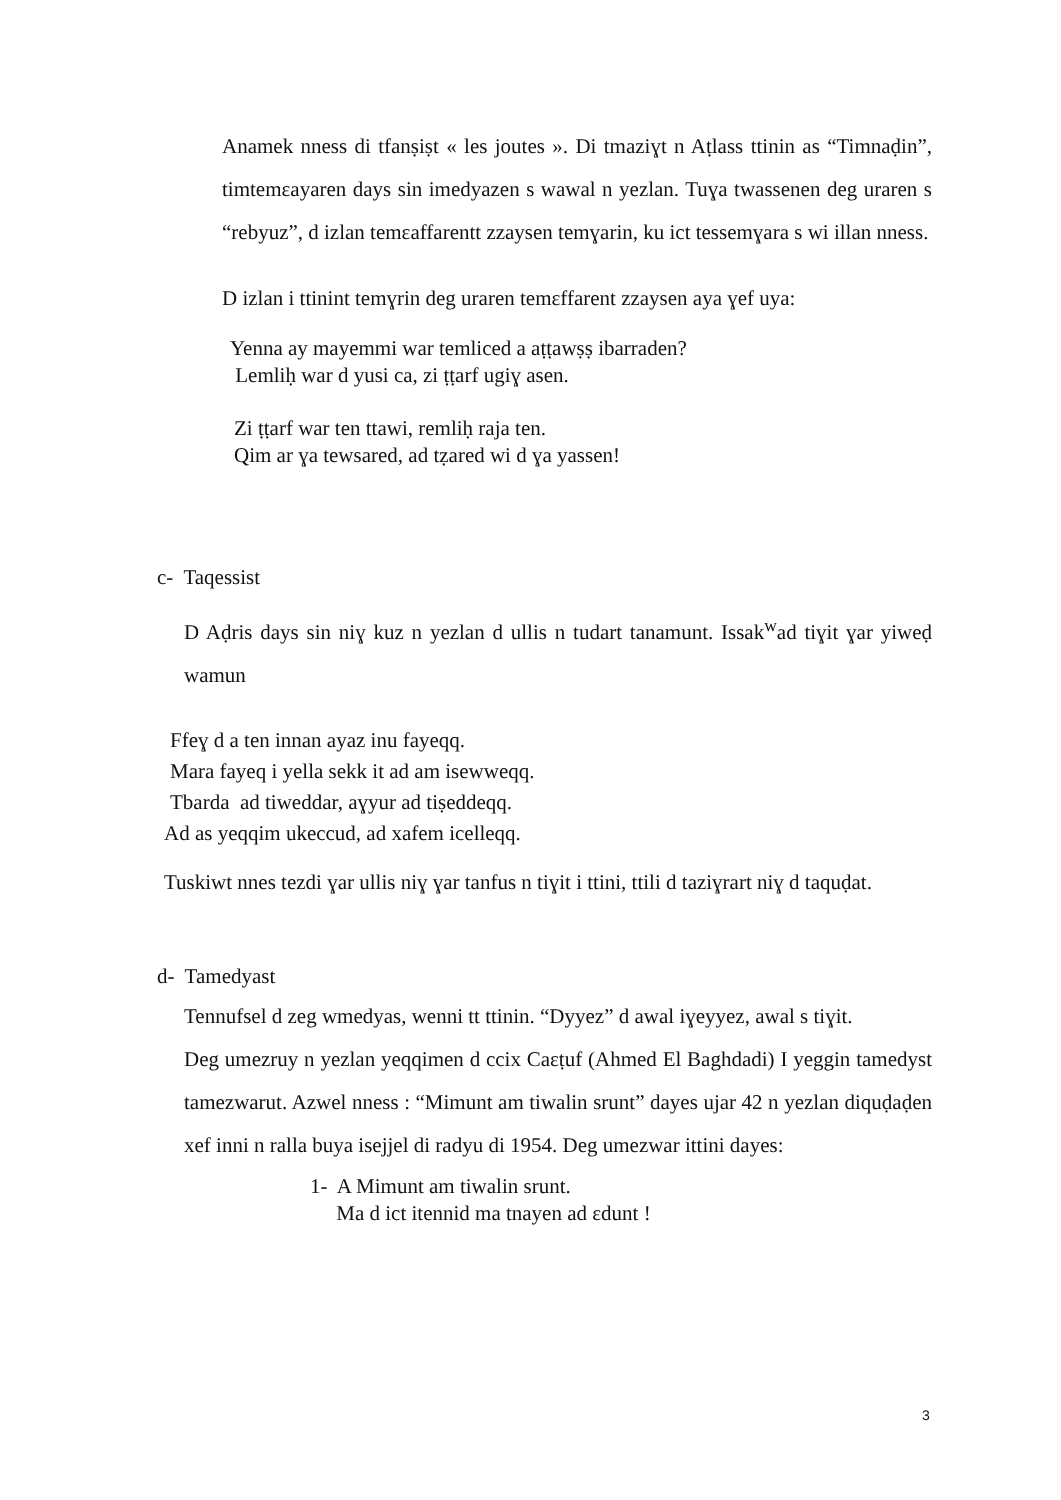Anamek nness di tfanṣiṣt « les joutes ». Di tmaziɣt n Aṭlass ttinin as “Timnaḍin”, timtemɛayaren days sin imedyazen s wawal n yezlan. Tuɣa twassenen deg uraren s “rebyuz”, d izlan temɛaffarentt zzaysen temɣarin, ku ict tessemɣara s wi illan nness.
D izlan i ttinint temɣrin deg uraren temɛffarent zzaysen aya ɣef uya:
Yenna ay mayemmi war temliced a aṭṭawṣṣ ibarraden?
Lemliḥ war d yusi ca, zi ṭṭarf ugiɣ asen.
Zi ṭṭarf war ten ttawi, remliḥ raja ten.
Qim ar ɣa tewsared, ad tẓared wi d ɣa yassen!
c- Taqessist
D Aḍris days sin niɣ kuz n yezlan d ullis n tudart tanamunt. Issak<sup>w</sup>ad tiɣit ɣar yiweḍ wamun
Ffeɣ d a ten innan ayaz inu fayeqq.
Mara fayeq i yella sekk it ad am isewweqq.
Tbarda ad tiweddar, aɣyur ad tiṣeddeqq.
Ad as yeqqim ukeccud, ad xafem icelleqq.
Tuskiwt nnes tezdi ɣar ullis niɣ ɣar tanfus n tiɣit i ttini, ttili d taziɣrart niɣ d taquḍat.
d- Tamedyast
Tennufsel d zeg wmedyas, wenni tt ttinin. “Dyyez” d awal iɣeyyez, awal s tiɣit.
Deg umezruy n yezlan yeqqimen d ccix Caɛṭuf (Ahmed El Baghdadi) I yeggin tamedyst tamezwarut. Azwel nness : “Mimunt am tiwalin srunt” dayes ujar 42 n yezlan diquḍaḍen xef inni n ralla buya isejjel di radyu di 1954. Deg umezwar ittini dayes:
1- A Mimunt am tiwalin srunt.
Ma d ict itennid ma tnayen ad ɛdunt !
3